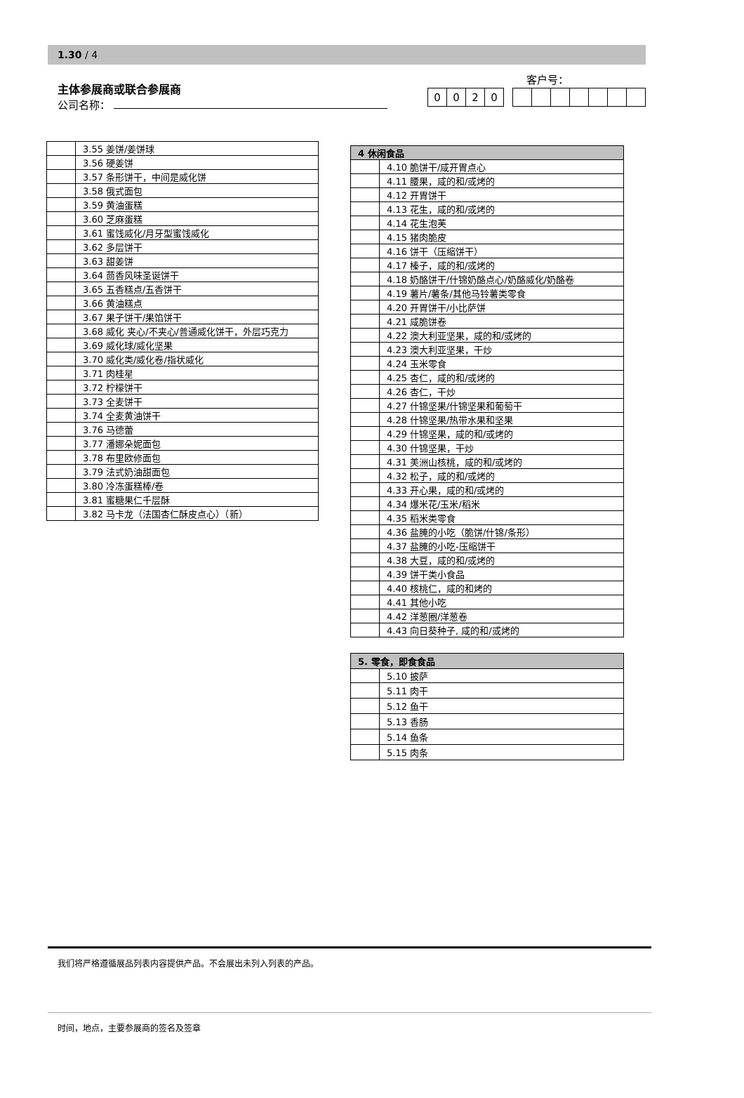1.30 / 4
主体参展商或联合参展商
公司名称：
客户号：
| 0 | 0 | 2 | 0 |
| | 3.55 姜饼/姜饼球 |
| | 3.56 硬姜饼 |
| | 3.57 条形饼干，中间是威化饼 |
| | 3.58 俄式面包 |
| | 3.59 黄油蛋糕 |
| | 3.60 芝麻蛋糕 |
| | 3.61 蜜饯威化/月牙型蜜饯威化 |
| | 3.62 多层饼干 |
| | 3.63 甜姜饼 |
| | 3.64 茴香风味圣诞饼干 |
| | 3.65 五香糕点/五香饼干 |
| | 3.66 黄油糕点 |
| | 3.67 果子饼干/果馅饼干 |
| | 3.68 威化 夹心/不夹心/普通威化饼干，外层巧克力 |
| | 3.69 威化球/威化坚果 |
| | 3.70 威化类/威化卷/指状威化 |
| | 3.71 肉桂星 |
| | 3.72 柠檬饼干 |
| | 3.73 全麦饼干 |
| | 3.74 全麦黄油饼干 |
| | 3.76 马德蕾 |
| | 3.77 潘娜朵妮面包 |
| | 3.78 布里欧修面包 |
| | 3.79 法式奶油甜面包 |
| | 3.80 冷冻蛋糕棒/卷 |
| | 3.81 蜜糖果仁千层酥 |
| | 3.82 马卡龙（法国杏仁酥皮点心）（新） |
| 4 休闲食品 | |
| --- | --- |
| | 4.10 脆饼干/咸开胃点心 |
| | 4.11 腰果，咸的和/或烤的 |
| | 4.12 开胃饼干 |
| | 4.13 花生，咸的和/或烤的 |
| | 4.14 花生泡芙 |
| | 4.15 猪肉脆皮 |
| | 4.16 饼干（压缩饼干） |
| | 4.17 榛子，咸的和/或烤的 |
| | 4.18 奶酪饼干/什锦奶酪点心/奶酪威化/奶酪卷 |
| | 4.19 薯片/薯条/其他马铃薯类零食 |
| | 4.20 开胃饼干/小比萨饼 |
| | 4.21 咸脆饼卷 |
| | 4.22 澳大利亚坚果，咸的和/或烤的 |
| | 4.23 澳大利亚坚果，干炒 |
| | 4.24 玉米零食 |
| | 4.25 杏仁，咸的和/或烤的 |
| | 4.26 杏仁，干炒 |
| | 4.27 什锦坚果/什锦坚果和葡萄干 |
| | 4.28 什锦坚果/热带水果和坚果 |
| | 4.29 什锦坚果，咸的和/或烤的 |
| | 4.30 什锦坚果，干炒 |
| | 4.31 美洲山核桃，咸的和/或烤的 |
| | 4.32 松子，咸的和/或烤的 |
| | 4.33 开心果，咸的和/或烤的 |
| | 4.34 爆米花/玉米/稻米 |
| | 4.35 稻米类零食 |
| | 4.36 盐腌的小吃（脆饼/什锦/条形） |
| | 4.37 盐腌的小吃-压缩饼干 |
| | 4.38 大豆，咸的和/或烤的 |
| | 4.39 饼干类小食品 |
| | 4.40 核桃仁，咸的和烤的 |
| | 4.41 其他小吃 |
| | 4.42 洋葱圈/洋葱卷 |
| | 4.43 向日葵种子, 咸的和/或烤的 |
| 5. 零食，即食食品 | |
| --- | --- |
| | 5.10 披萨 |
| | 5.11 肉干 |
| | 5.12 鱼干 |
| | 5.13 香肠 |
| | 5.14 鱼条 |
| | 5.15 肉条 |
我们将严格遵循展品列表内容提供产品。不会展出未列入列表的产品。
时间，地点，主要参展商的签名及签章